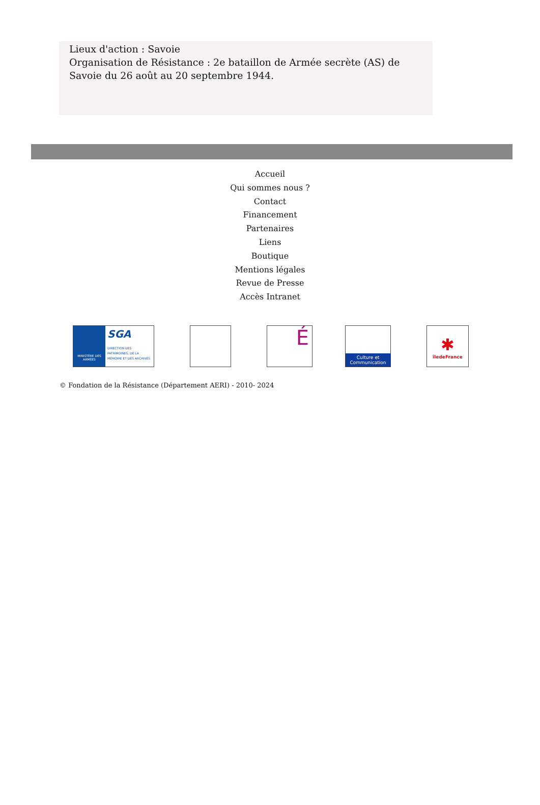Lieux d'action : Savoie
Organisation de Résistance : 2e bataillon de Armée secrète (AS) de Savoie du 26 août au 20 septembre 1944.
Accueil
Qui sommes nous ?
Contact
Financement
Partenaires
Liens
Boutique
Mentions légales
Revue de Presse
Accès Intranet
MINISTÈRE DES ARMÉES
SGA
DIRECTION DES PATRIMOINES, DE LA MÉMOIRE ET DES ARCHIVES
É
Culture et Communication
✱
îledeFrance
© Fondation de la Résistance (Département AERI) - 2010- 2024